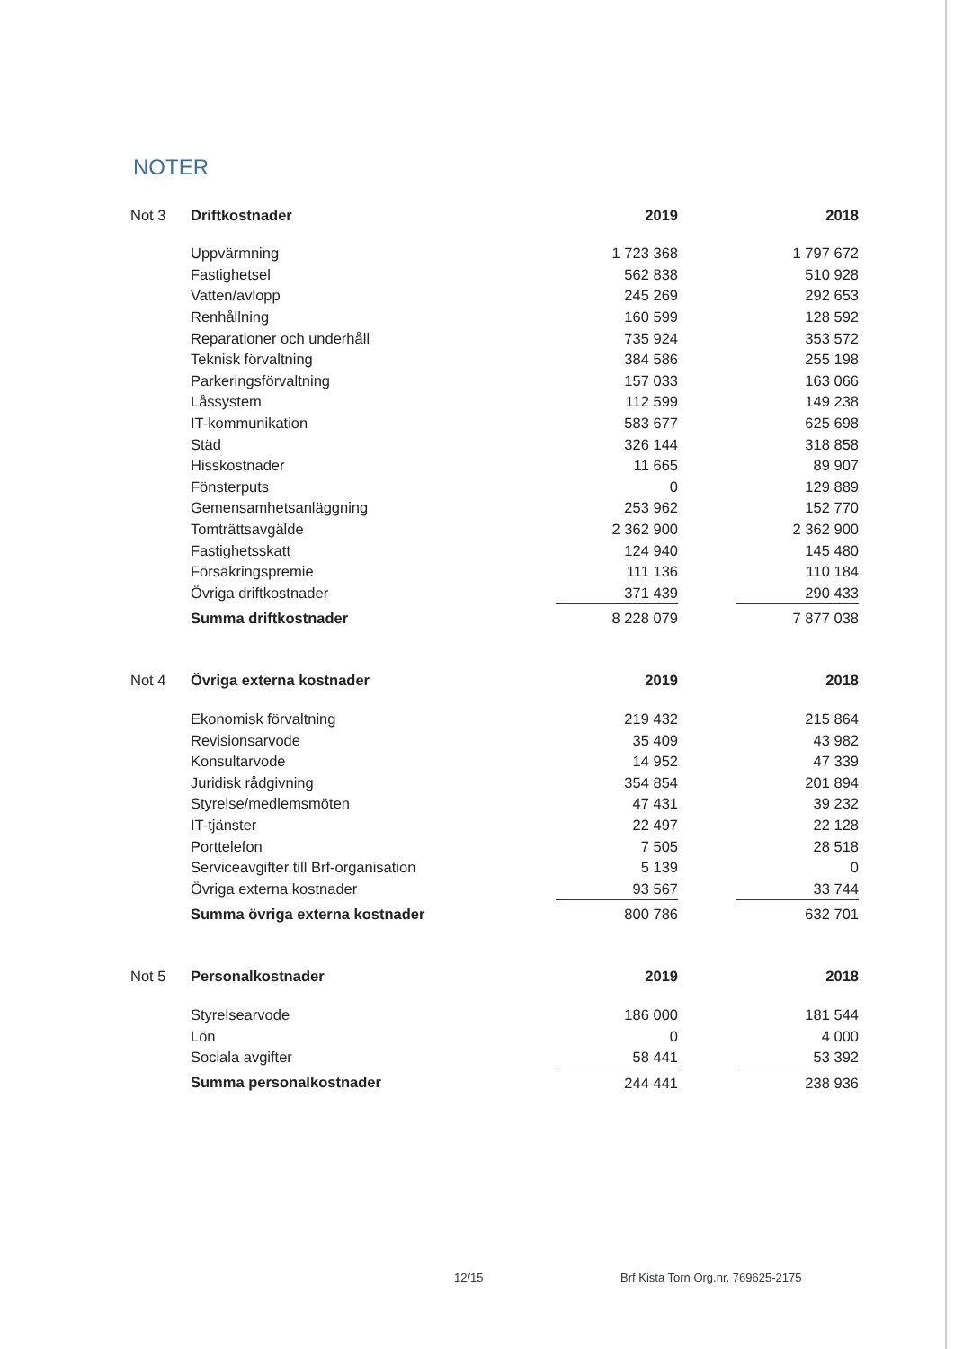NOTER
| Not 3 | Driftkostnader | 2019 | | 2018 |
| --- | --- | --- | --- | --- |
| | Uppvärmning | 1 723 368 | | 1 797 672 |
| | Fastighetsel | 562 838 | | 510 928 |
| | Vatten/avlopp | 245 269 | | 292 653 |
| | Renhållning | 160 599 | | 128 592 |
| | Reparationer och underhåll | 735 924 | | 353 572 |
| | Teknisk förvaltning | 384 586 | | 255 198 |
| | Parkeringsförvaltning | 157 033 | | 163 066 |
| | Låssystem | 112 599 | | 149 238 |
| | IT-kommunikation | 583 677 | | 625 698 |
| | Städ | 326 144 | | 318 858 |
| | Hisskostnader | 11 665 | | 89 907 |
| | Fönsterputs | 0 | | 129 889 |
| | Gemensamhetsanläggning | 253 962 | | 152 770 |
| | Tomträttsavgälde | 2 362 900 | | 2 362 900 |
| | Fastighetsskatt | 124 940 | | 145 480 |
| | Försäkringspremie | 111 136 | | 110 184 |
| | Övriga driftkostnader | 371 439 | | 290 433 |
| | Summa driftkostnader | 8 228 079 | | 7 877 038 |
| Not 4 | Övriga externa kostnader | 2019 | | 2018 |
| --- | --- | --- | --- | --- |
| | Ekonomisk förvaltning | 219 432 | | 215 864 |
| | Revisionsarvode | 35 409 | | 43 982 |
| | Konsultarvode | 14 952 | | 47 339 |
| | Juridisk rådgivning | 354 854 | | 201 894 |
| | Styrelse/medlemsmöten | 47 431 | | 39 232 |
| | IT-tjänster | 22 497 | | 22 128 |
| | Porttelefon | 7 505 | | 28 518 |
| | Serviceavgifter till Brf-organisation | 5 139 | | 0 |
| | Övriga externa kostnader | 93 567 | | 33 744 |
| | Summa övriga externa kostnader | 800 786 | | 632 701 |
| Not 5 | Personalkostnader | 2019 | | 2018 |
| --- | --- | --- | --- | --- |
| | Styrelsearvode | 186 000 | | 181 544 |
| | Lön | 0 | | 4 000 |
| | Sociala avgifter | 58 441 | | 53 392 |
| | Summa personalkostnader | 244 441 | | 238 936 |
12/15
Brf Kista Torn Org.nr. 769625-2175